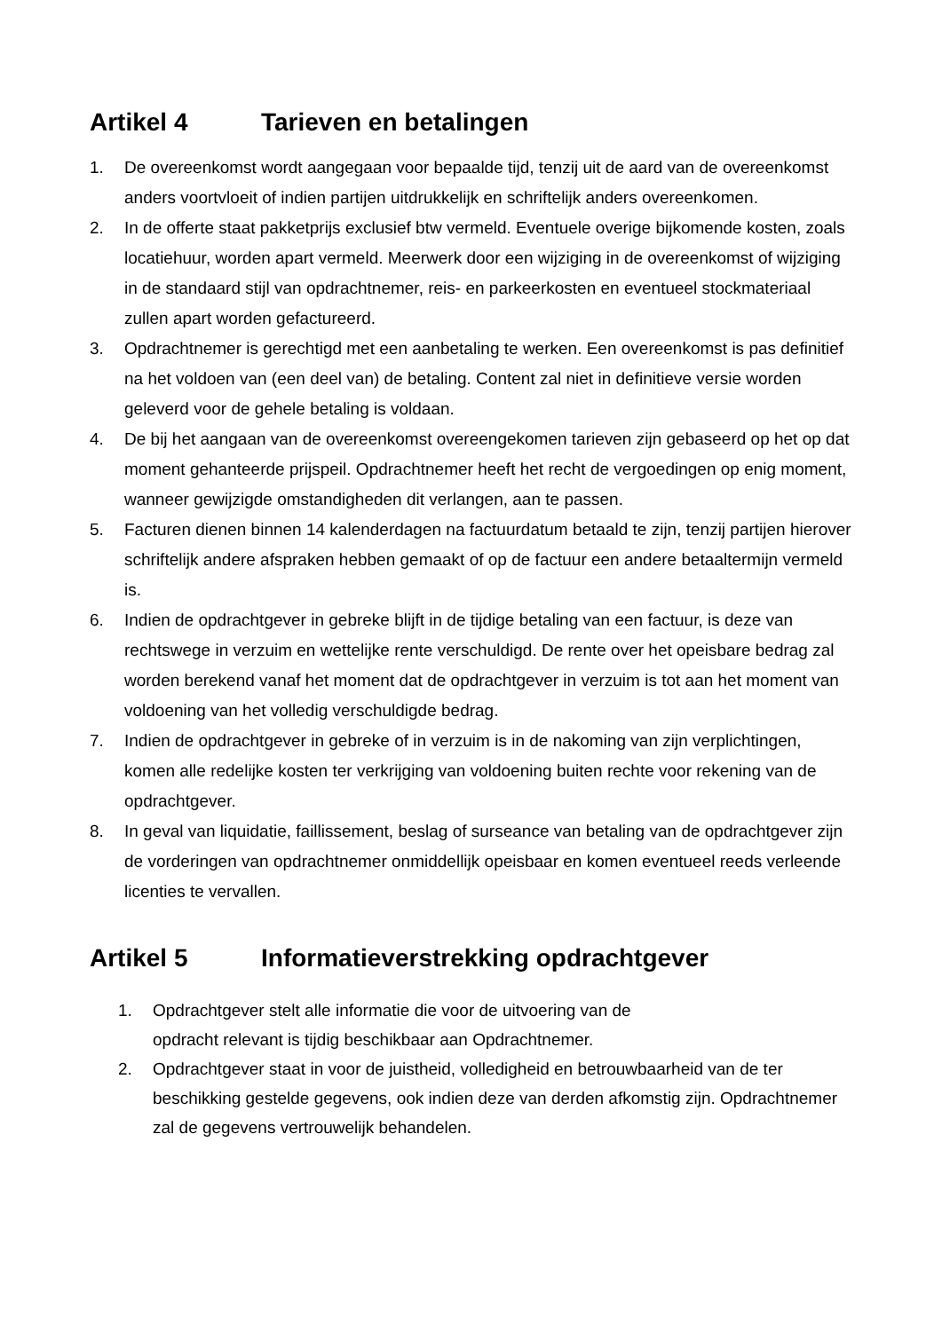Artikel 4 Tarieven en betalingen
1. De overeenkomst wordt aangegaan voor bepaalde tijd, tenzij uit de aard van de overeenkomst anders voortvloeit of indien partijen uitdrukkelijk en schriftelijk anders overeenkomen.
2. In de offerte staat pakketprijs exclusief btw vermeld. Eventuele overige bijkomende kosten, zoals locatiehuur, worden apart vermeld. Meerwerk door een wijziging in de overeenkomst of wijziging in de standaard stijl van opdrachtnemer, reis- en parkeerkosten en eventueel stockmateriaal zullen apart worden gefactureerd.
3. Opdrachtnemer is gerechtigd met een aanbetaling te werken. Een overeenkomst is pas definitief na het voldoen van (een deel van) de betaling. Content zal niet in definitieve versie worden geleverd voor de gehele betaling is voldaan.
4. De bij het aangaan van de overeenkomst overeengekomen tarieven zijn gebaseerd op het op dat moment gehanteerde prijspeil. Opdrachtnemer heeft het recht de vergoedingen op enig moment, wanneer gewijzigde omstandigheden dit verlangen, aan te passen.
5. Facturen dienen binnen 14 kalenderdagen na factuurdatum betaald te zijn, tenzij partijen hierover schriftelijk andere afspraken hebben gemaakt of op de factuur een andere betaaltermijn vermeld is.
6. Indien de opdrachtgever in gebreke blijft in de tijdige betaling van een factuur, is deze van rechtswege in verzuim en wettelijke rente verschuldigd. De rente over het opeisbare bedrag zal worden berekend vanaf het moment dat de opdrachtgever in verzuim is tot aan het moment van voldoening van het volledig verschuldigde bedrag.
7. Indien de opdrachtgever in gebreke of in verzuim is in de nakoming van zijn verplichtingen, komen alle redelijke kosten ter verkrijging van voldoening buiten rechte voor rekening van de opdrachtgever.
8. In geval van liquidatie, faillissement, beslag of surseance van betaling van de opdrachtgever zijn de vorderingen van opdrachtnemer onmiddellijk opeisbaar en komen eventueel reeds verleende licenties te vervallen.
Artikel 5 Informatieverstrekking opdrachtgever
1. Opdrachtgever stelt alle informatie die voor de uitvoering van de
opdracht relevant is tijdig beschikbaar aan Opdrachtnemer.
2. Opdrachtgever staat in voor de juistheid, volledigheid en betrouwbaarheid van de ter beschikking gestelde gegevens, ook indien deze van derden afkomstig zijn. Opdrachtnemer zal de gegevens vertrouwelijk behandelen.